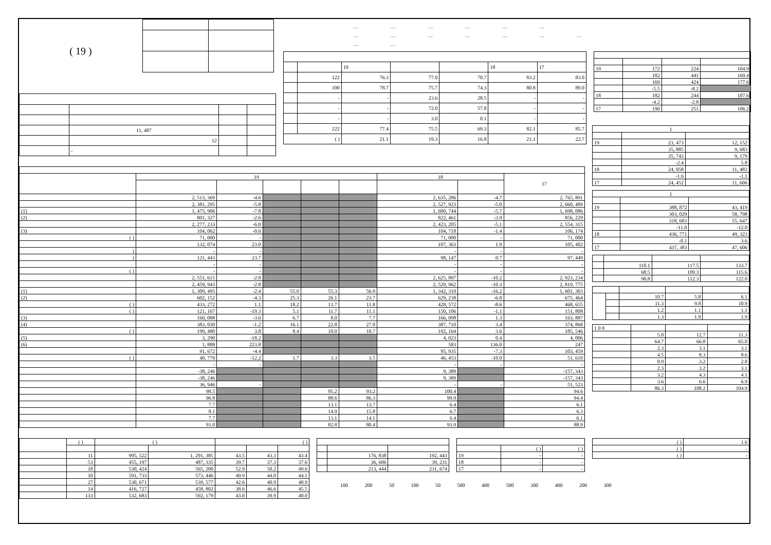( 19 )
| | 11, 487 | | |
| | 12 | | |
| | - | | |
… … … … … …
… … … … … … …
… …
| | | 19 | | | 18 | 17 |
| | 122 | 76.3 | 77.0 | 70.7 | 83.2 | 83.0 |
| | 100 | 78.7 | 75.7 | 74.3 | 80.8 | 89.0 |
| | - | - | 23.6 | 28.5 | - | - |
| | - | - | 72.0 | 57.8 | - | - |
| | - | - | 3.0 | 0.1 | - | - |
| | 222 | 77.4 | 75.5 | 69.3 | 82.1 | 85.7 |
| ( ) | | 21.1 | 19.3 | 16.8 | 21.1 | 22.7 |
| 19 | 172 | 224 | 104.9 |
| | 182 | 441 | 169.4 |
| | 169 | 424 | 177.6 |
| | -5.5 | -8.2 | |
| 18 | 182 | 244 | 107.6 |
| | -4.2 | -2.8 | |
| 17 | 190 | 251 | 106.2 |
| | 19 | | | | | 18 | | 17 |
| | 2, 513, 369 | -4.6 | | | | 2, 635, 286 | -4.7 | 2, 765, 891 |
| | 2, 381, 295 | -5.8 | | | | 2, 527, 923 | -5.0 | 2, 660, 489 |
| (1) | 1, 475, 906 | -7.8 | | | | 1, 600, 744 | -5.7 | 1, 698, 086 |
| (2) | 801, 327 | -2.6 | | | | 822, 461 | -3.9 | 856, 229 |
| | 2, 277, 233 | -6.0 | | | | 2, 423, 205 | -5.1 | 2, 554, 315 |
| (3) | 104, 062 | -0.6 | | | | 104, 718 | -1.4 | 106, 174 |
| ( ) | 71, 000 | - | | | | 71, 000 | - | 71, 000 |
| | 132, 074 | 23.0 | | | | 107, 363 | 1.9 | 105, 402 |
| ) | - | - | | | | - | - | - |
| ) | 121, 443 | 23.7 | | | | 98, 147 | 0.7 | 97, 449 |
| | - | - | | | | - | - | - |
| ( ) | - | - | | | | - | - | - |
| | 2, 551, 615 | -2.8 | | | | 2, 625, 897 | -10.2 | 2, 923, 234 |
| | 2, 459, 943 | -2.8 | | | | 2, 529, 962 | -10.3 | 2, 819, 775 |
| (1) | 1, 309, 495 | -2.4 | 55.0 | 55.3 | 56.9 | 1, 342, 310 | -16.2 | 1, 601, 303 |
| (2) | 602, 152 | -4.3 | 25.3 | 26.1 | 23.7 | 629, 238 | -6.8 | 675, 464 |
| ( ) | 433, 272 | 1.1 | 18.2 | 13.7 | 11.8 | 428, 572 | -8.6 | 468, 655 |
| ( ) | 121, 167 | -19.3 | 5.1 | 11.7 | 11.1 | 150, 106 | -1.1 | 151, 808 |
| (3) | 160, 088 | -3.6 | 6.7 | 8.0 | 7.7 | 166, 098 | 1.3 | 163, 887 |
| (4) | 383, 030 | -1.2 | 16.1 | 22.8 | 27.0 | 387, 710 | 3.4 | 374, 868 |
| ( ) | 199, 480 | 3.8 | 8.4 | 10.0 | 10.7 | 192, 164 | 3.6 | 185, 546 |
| (5) | 3, 290 | -18.2 | | | | 4, 023 | 0.4 | 4, 006 |
| (6) | 1, 888 | 223.8 | | | | 583 | 136.0 | 247 |
| | 91, 672 | -4.4 | | | | 95, 935 | -7.3 | 103, 459 |
| ( ) | 40, 779 | -12.2 | 1.7 | 3.3 | 3.5 | 46, 453 | -10.0 | 51, 610 |
| | - | - | | | | - | - | - |
| | -38, 246 | | | | | 9, 389 | | -157, 343 |
| | -38, 246 | | | | | 9, 389 | | -157, 343 |
| | 36, 946 | - | | | | - | - | 51, 523 |
| | 98.5 | | | 95.2 | 93.2 | 100.4 | | 94.6 |
| | 96.8 | | | 88.6 | 86.3 | 99.9 | | 94.4 |
| | 7.7 | | | 13.1 | 13.7 | 6.4 | | 6.1 |
| | 8.1 | | | 14.9 | 15.8 | 6.7 | | 6.3 |
| | 7.7 | | | 13.1 | 14.1 | 6.4 | | 6.1 |
| | 91.0 | | | 82.8 | 80.4 | 93.9 | | 88.9 |
| 1 | | |
| 19 | 23, 473 | 12, 152 |
| | 35, 885 | 9, 683 |
| | 35, 743 | 9, 179 |
| | -2.4 | 5.8 |
| 18 | 24, 058 | 11, 483 |
| | -1.6 | -1.1 |
| 17 | 24, 452 | 11, 606 |
| 1 | | |
| 19 | 388, 872 | 43, 419 |
| | 303, 029 | 58, 798 |
| | 318, 683 | 55, 647 |
| | -11.0 | -12.0 |
| 18 | 436, 771 | 49, 323 |
| | -0.1 | 3.6 |
| 17 | 437, 383 | 47, 606 |
| | 110.1 | 117.5 | 133.7 |
| | 68.5 | 109.3 | 115.6 |
| | 98.8 | 112.3 | 122.0 |
| | | 10.7 | 5.8 | 6.1 |
| | | 11.3 | 9.8 | 10.9 |
| | | 1.2 | 1.1 | 1.1 |
| | | 1.3 | 1.9 | 1.9 |
| 1 0 0 | | | |
| | 5.0 | 12.7 | 11.3 |
| | 64.7 | 66.8 | 65.0 |
| | 2.3 | 3.1 | 3.1 |
| | 4.5 | 8.3 | 8.6 |
| | 0.9 | 3.2 | 2.8 |
| | 2.3 | 3.2 | 3.1 |
| | 3.2 | 4.3 | 4.1 |
| | 3.6 | 6.6 | 6.9 |
| | 86.3 | 108.2 | 104.9 |
| | ( ) | ( ) | | ( ) | | |
| | 11 | 995, 522 | 1, 291, 385 | 43.5 | 43.3 | 43.4 |
| | 53 | 455, 197 | 487, 335 | 39.7 | 37.3 | 37.6 |
| | 18 | 530, 424 | 565, 200 | 52.9 | 50.2 | 49.6 |
| | 10 | 591, 733 | 573, 446 | 49.9 | 44.0 | 44.1 |
| | 27 | 530, 671 | 539, 577 | 42.6 | 40.9 | 40.9 |
| | 14 | 416, 727 | 458, 802 | 38.6 | 46.6 | 45.5 |
| | 133 | 532, 683 | 592, 179 | 43.0 | 39.9 | 40.0 |
| | 176, 838 | 192, 443 |
| | 36, 606 | 39, 231 |
| | 213, 444 | 231, 674 |
| | ( ) | ( ) |
| 19 | - | - |
| 18 | - | - |
| 17 | - | - |
| ( ) | 1.6 |
| ( ) | - |
| ( ) | - |
100 200 50 100 50 500 400 500 300 400 200 300